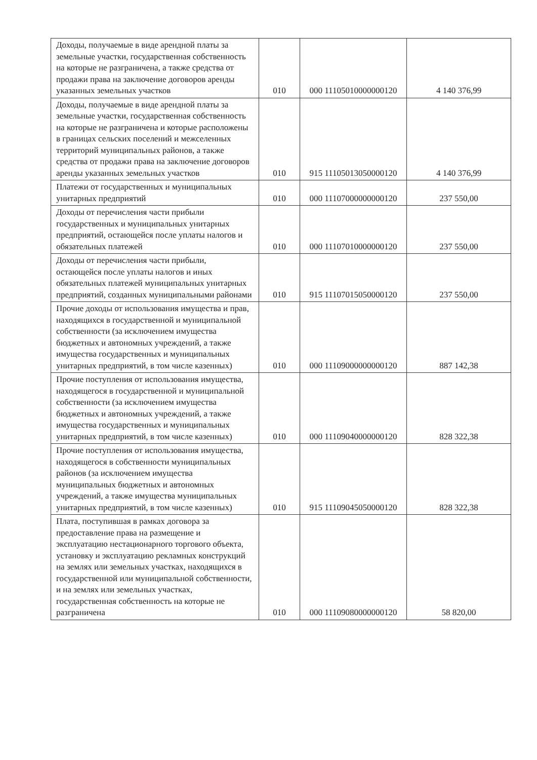| Доходы, получаемые в виде арендной платы за земельные участки, государственная собственность на которые не разграничена, а также средства от продажи права на заключение договоров аренды указанных земельных участков | 010 | 000 11105010000000120 | 4 140 376,99 |
| Доходы, получаемые в виде арендной платы за земельные участки, государственная собственность на которые не разграничена и которые расположены в границах сельских поселений и межселенных территорий муниципальных районов, а также средства от продажи права на заключение договоров аренды указанных земельных участков | 010 | 915 11105013050000120 | 4 140 376,99 |
| Платежи от государственных и муниципальных унитарных предприятий | 010 | 000 11107000000000120 | 237 550,00 |
| Доходы от перечисления части прибыли государственных и муниципальных унитарных предприятий, остающейся после уплаты налогов и обязательных платежей | 010 | 000 11107010000000120 | 237 550,00 |
| Доходы от перечисления части прибыли, остающейся после уплаты налогов и иных обязательных платежей муниципальных унитарных предприятий, созданных муниципальными районами | 010 | 915 11107015050000120 | 237 550,00 |
| Прочие доходы от использования имущества и прав, находящихся в государственной и муниципальной собственности (за исключением имущества бюджетных и автономных учреждений, а также имущества государственных и муниципальных унитарных предприятий, в том числе казенных) | 010 | 000 11109000000000120 | 887 142,38 |
| Прочие поступления от использования имущества, находящегося в государственной и муниципальной собственности (за исключением имущества бюджетных и автономных учреждений, а также имущества государственных и муниципальных унитарных предприятий, в том числе казенных) | 010 | 000 11109040000000120 | 828 322,38 |
| Прочие поступления от использования имущества, находящегося в собственности муниципальных районов (за исключением имущества муниципальных бюджетных и автономных учреждений, а также имущества муниципальных унитарных предприятий, в том числе казенных) | 010 | 915 11109045050000120 | 828 322,38 |
| Плата, поступившая в рамках договора за предоставление права на размещение и эксплуатацию нестационарного торгового объекта, установку и эксплуатацию рекламных конструкций на землях или земельных участках, находящихся в государственной или муниципальной собственности, и на землях или земельных участках, государственная собственность на которые не разграничена | 010 | 000 11109080000000120 | 58 820,00 |